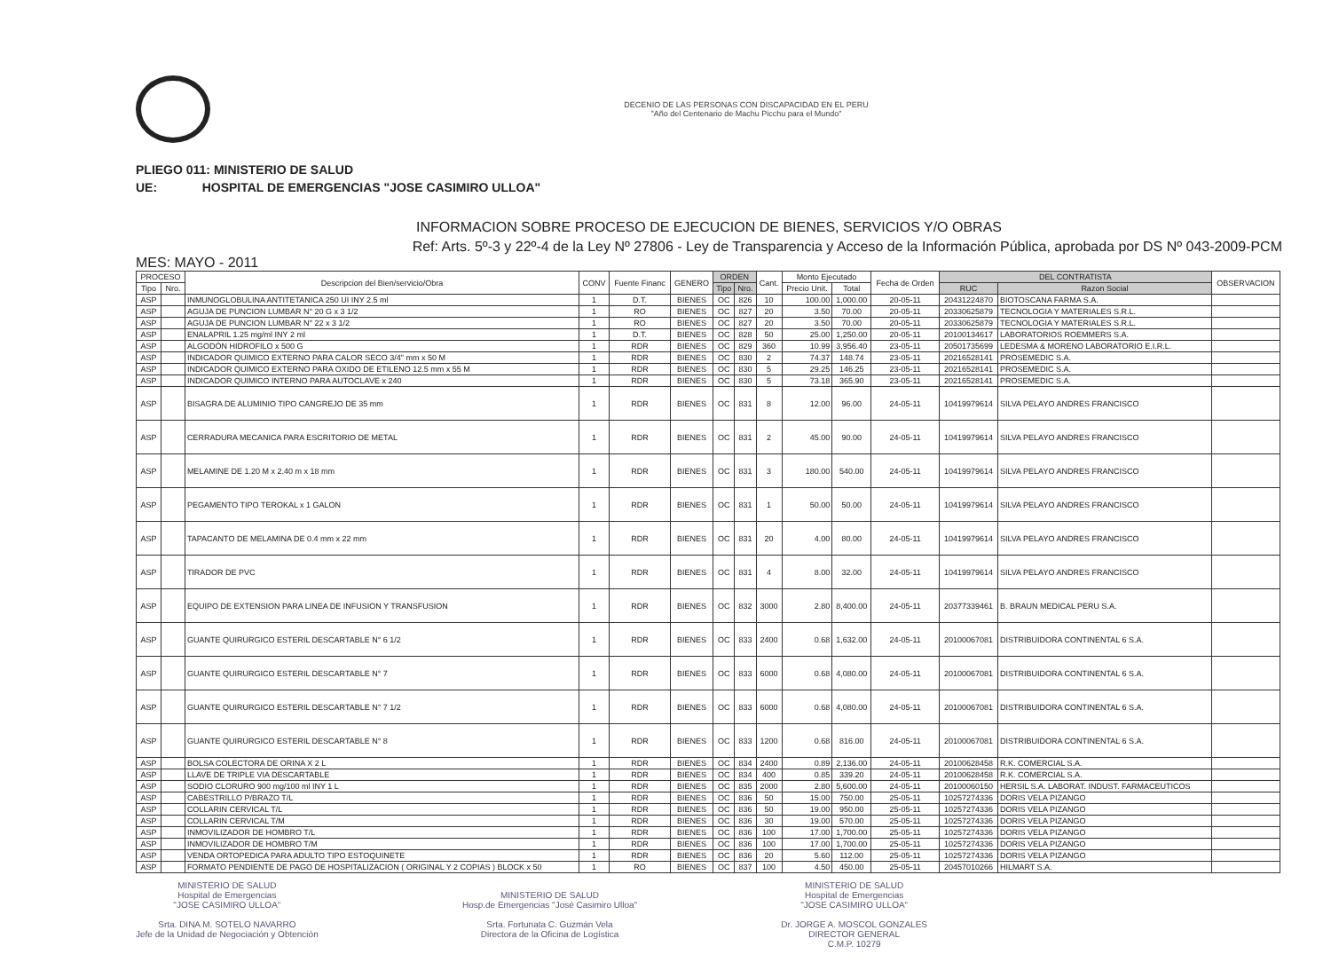DECENIO DE LAS PERSONAS CON DISCAPACIDAD EN EL PERU
"Año del Centenario de Machu Picchu para el Mundo"
PLIEGO 011: MINISTERIO DE SALUD
UE: HOSPITAL DE EMERGENCIAS "JOSE CASIMIRO ULLOA"
INFORMACION SOBRE PROCESO DE EJECUCION DE BIENES, SERVICIOS Y/O OBRAS
Ref: Arts. 5º-3 y 22º-4 de la Ley Nº 27806 - Ley de Transparencia y Acceso de la Información Pública, aprobada por DS Nº 043-2009-PCM
MES: MAYO - 2011
| PROCESO | | Descripcion del Bien/servicio/Obra | CONV | Fuente Financ | GENERO | ORDEN | | Cant. | Monto Ejecutado | | Fecha de Orden | DEL CONTRATISTA | | OBSERVACION |
| --- | --- | --- | --- | --- | --- | --- | --- | --- | --- | --- | --- | --- | --- | --- |
| Tipo | Nro. | | | | | Tipo | Nro. | | Precio Unit. | Total | | RUC | Razon Social | |
| ASP | | INMUNOGLOBULINA ANTITETANICA 250 UI INY 2.5 ml | 1 | D.T. | BIENES | OC | 826 | 10 | 100.00 | 1,000.00 | 20-05-11 | 20431224870 | BIOTOSCANA FARMA S.A. | |
| ASP | | AGUJA DE PUNCION LUMBAR N° 20 G x 3 1/2 | 1 | RO | BIENES | OC | 827 | 20 | 3.50 | 70.00 | 20-05-11 | 20330625879 | TECNOLOGIA Y MATERIALES S.R.L. | |
| ASP | | AGUJA DE PUNCION LUMBAR N° 22 x 3 1/2 | 1 | RO | BIENES | OC | 827 | 20 | 3.50 | 70.00 | 20-05-11 | 20330625879 | TECNOLOGIA Y MATERIALES S.R.L. | |
| ASP | | ENALAPRIL 1.25 mg/ml INY 2 ml | 1 | D.T. | BIENES | OC | 828 | 50 | 25.00 | 1,250.00 | 20-05-11 | 20100134617 | LABORATORIOS ROEMMERS S.A. | |
| ASP | | ALGODÓN HIDROFILO x 500 G | 1 | RDR | BIENES | OC | 829 | 360 | 10.99 | 3,956.40 | 23-05-11 | 20501735699 | LEDESMA & MORENO LABORATORIO E.I.R.L. | |
| ASP | | INDICADOR QUIMICO EXTERNO PARA CALOR SECO 3/4" mm x 50 M | 1 | RDR | BIENES | OC | 830 | 2 | 74.37 | 148.74 | 23-05-11 | 20216528141 | PROSEMEDIC S.A. | |
| ASP | | INDICADOR QUIMICO EXTERNO PARA OXIDO DE ETILENO 12.5 mm x 55 M | 1 | RDR | BIENES | OC | 830 | 5 | 29.25 | 146.25 | 23-05-11 | 20216528141 | PROSEMEDIC S.A. | |
| ASP | | INDICADOR QUIMICO INTERNO PARA AUTOCLAVE x 240 | 1 | RDR | BIENES | OC | 830 | 5 | 73.18 | 365.90 | 23-05-11 | 20216528141 | PROSEMEDIC S.A. | |
| ASP | | BISAGRA DE ALUMINIO TIPO CANGREJO DE 35 mm | 1 | RDR | BIENES | OC | 831 | 8 | 12.00 | 96.00 | 24-05-11 | 10419979614 | SILVA PELAYO ANDRES FRANCISCO | |
| ASP | | CERRADURA MECANICA PARA ESCRITORIO DE METAL | 1 | RDR | BIENES | OC | 831 | 2 | 45.00 | 90.00 | 24-05-11 | 10419979614 | SILVA PELAYO ANDRES FRANCISCO | |
| ASP | | MELAMINE DE 1.20 M x 2.40 m x 18 mm | 1 | RDR | BIENES | OC | 831 | 3 | 180.00 | 540.00 | 24-05-11 | 10419979614 | SILVA PELAYO ANDRES FRANCISCO | |
| ASP | | PEGAMENTO TIPO TEROKAL x 1 GALON | 1 | RDR | BIENES | OC | 831 | 1 | 50.00 | 50.00 | 24-05-11 | 10419979614 | SILVA PELAYO ANDRES FRANCISCO | |
| ASP | | TAPACANTO DE MELAMINA DE 0.4 mm x 22 mm | 1 | RDR | BIENES | OC | 831 | 20 | 4.00 | 80.00 | 24-05-11 | 10419979614 | SILVA PELAYO ANDRES FRANCISCO | |
| ASP | | TIRADOR DE PVC | 1 | RDR | BIENES | OC | 831 | 4 | 8.00 | 32.00 | 24-05-11 | 10419979614 | SILVA PELAYO ANDRES FRANCISCO | |
| ASP | | EQUIPO DE EXTENSION PARA LINEA DE INFUSION Y TRANSFUSION | 1 | RDR | BIENES | OC | 832 | 3000 | 2.80 | 8,400.00 | 24-05-11 | 20377339461 | B. BRAUN MEDICAL PERU S.A. | |
| ASP | | GUANTE QUIRURGICO ESTERIL DESCARTABLE N° 6 1/2 | 1 | RDR | BIENES | OC | 833 | 2400 | 0.68 | 1,632.00 | 24-05-11 | 20100067081 | DISTRIBUIDORA CONTINENTAL 6 S.A. | |
| ASP | | GUANTE QUIRURGICO ESTERIL DESCARTABLE N° 7 | 1 | RDR | BIENES | OC | 833 | 6000 | 0.68 | 4,080.00 | 24-05-11 | 20100067081 | DISTRIBUIDORA CONTINENTAL 6 S.A. | |
| ASP | | GUANTE QUIRURGICO ESTERIL DESCARTABLE N° 7 1/2 | 1 | RDR | BIENES | OC | 833 | 6000 | 0.68 | 4,080.00 | 24-05-11 | 20100067081 | DISTRIBUIDORA CONTINENTAL 6 S.A. | |
| ASP | | GUANTE QUIRURGICO ESTERIL DESCARTABLE N° 8 | 1 | RDR | BIENES | OC | 833 | 1200 | 0.68 | 816.00 | 24-05-11 | 20100067081 | DISTRIBUIDORA CONTINENTAL 6 S.A. | |
| ASP | | BOLSA COLECTORA DE ORINA X 2 L | 1 | RDR | BIENES | OC | 834 | 2400 | 0.89 | 2,136.00 | 24-05-11 | 20100628458 | R.K. COMERCIAL S.A. | |
| ASP | | LLAVE DE TRIPLE VIA DESCARTABLE | 1 | RDR | BIENES | OC | 834 | 400 | 0.85 | 339.20 | 24-05-11 | 20100628458 | R.K. COMERCIAL S.A. | |
| ASP | | SODIO CLORURO 900 mg/100 ml INY 1 L | 1 | RDR | BIENES | OC | 835 | 2000 | 2.80 | 5,600.00 | 24-05-11 | 20100060150 | HERSIL S.A. LABORAT. INDUST. FARMACEUTICOS | |
| ASP | | CABESTRILLO P/BRAZO T/L | 1 | RDR | BIENES | OC | 836 | 50 | 15.00 | 750.00 | 25-05-11 | 10257274336 | DORIS VELA PIZANGO | |
| ASP | | COLLARIN CERVICAL T/L | 1 | RDR | BIENES | OC | 836 | 50 | 19.00 | 950.00 | 25-05-11 | 10257274336 | DORIS VELA PIZANGO | |
| ASP | | COLLARIN CERVICAL T/M | 1 | RDR | BIENES | OC | 836 | 30 | 19.00 | 570.00 | 25-05-11 | 10257274336 | DORIS VELA PIZANGO | |
| ASP | | INMOVILIZADOR DE HOMBRO T/L | 1 | RDR | BIENES | OC | 836 | 100 | 17.00 | 1,700.00 | 25-05-11 | 10257274336 | DORIS VELA PIZANGO | |
| ASP | | INMOVILIZADOR DE HOMBRO T/M | 1 | RDR | BIENES | OC | 836 | 100 | 17.00 | 1,700.00 | 25-05-11 | 10257274336 | DORIS VELA PIZANGO | |
| ASP | | VENDA ORTOPEDICA PARA ADULTO TIPO ESTOQUINETE | 1 | RDR | BIENES | OC | 836 | 20 | 5.60 | 112.00 | 25-05-11 | 10257274336 | DORIS VELA PIZANGO | |
| ASP | | FORMATO PENDIENTE DE PAGO DE HOSPITALIZACION ( ORIGINAL Y 2 COPIAS ) BLOCK x 50 | 1 | RO | BIENES | OC | 837 | 100 | 4.50 | 450.00 | 25-05-11 | 20457010266 | HILMART S.A. | |
MINISTERIO DE SALUD
Hospital de Emergencias
"JOSE CASIMIRO ULLOA"
Srta. DINA M. SOTELO NAVARRO
Jefe de la Unidad de Negociación y Obtención
MINISTERIO DE SALUD
Hosp.de Emergencias "José Casimiro Ulloa"
Srta. Fortunata C. Guzmán Vela
Directora de la Oficina de Logística
MINISTERIO DE SALUD
Hospital de Emergencias
"JOSE CASIMIRO ULLOA"
Dr. JORGE A. MOSCOL GONZALES
DIRECTOR GENERAL
C.M.P. 10279